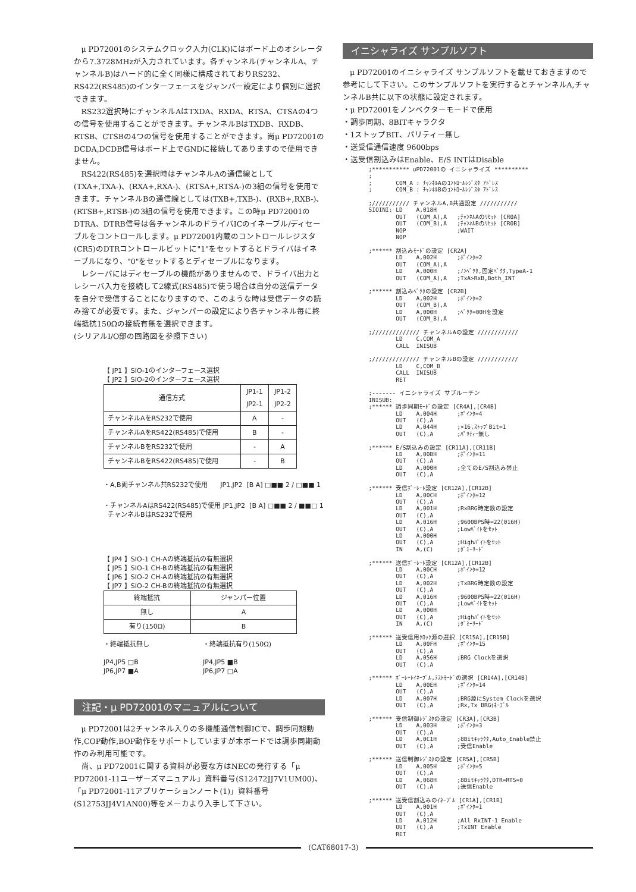μ PD72001のシステムクロック入力(CLK)にはボード上のオシレータから7.3728MHzが入力されています。各チャンネル(チャンネルA、チャンネルB)はハード的に全く同様に構成されておりRS232、RS422(RS485)のインターフェースをジャンパー設定により個別に選択できます。
RS232選択時にチャンネルAはTXDA、RXDA、RTSA、CTSAの4つの信号を使用することができます。チャンネルBはTXDB、RXDB、RTSB、CTSBの4つの信号を使用することができます。尚μ PD72001のDCDA,DCDB信号はボード上でGNDに接続してありますので使用できません。
RS422(RS485)を選択時はチャンネルAの通信線として(TXA+,TXA-)、(RXA+,RXA-)、(RTSA+,RTSA-)の3組の信号を使用できます。チャンネルBの通信線としては(TXB+,TXB-)、(RXB+,RXB-)、(RTSB+,RTSB-)の3組の信号を使用できます。この時μ PD72001のDTRA、DTRB信号は各チャンネルのドライバICのイネーブル/ディセーブルをコントロールします。μ PD72001内蔵のコントロールレジスタ(CR5)のDTRコントロールビットに"1"をセットするとドライバはイネーブルになり、"0"をセットするとディセーブルになります。
レシーバにはディセーブルの機能がありませんので、ドライバ出力とレシーバ入力を接続して2線式(RS485)で使う場合は自分の送信データを自分で受信することになりますので、このような時は受信データの読み捨てが必要です。また、ジャンパーの設定により各チャンネル毎に終端抵抗150Ωの接続有無を選択できます。
(シリアルI/O部の回路図を参照下さい)
【 JP1 】SIO-1のインターフェース選択
【 JP2 】SIO-2のインターフェース選択
| 通信方式 | JP1-1 JP2-1 | JP1-2 JP2-2 |
| --- | --- | --- |
| チャンネルAをRS232で使用 | A | - |
| チャンネルAをRS422(RS485)で使用 | B | - |
| チャンネルBをRS232で使用 | - | A |
| チャンネルBをRS422(RS485)で使用 | - | B |
・A,B両チャンネル共RS232で使用 JP1,JP2 [B A] □■■ 2 / □■■ 1
・チャンネルAはRS422(RS485)で使用 JP1,JP2 [B A] □■■ 2 / ■■□ 1
チャンネルBはRS232で使用
【 JP4 】SIO-1 CH-Aの終端抵抗の有無選択
【 JP5 】SIO-1 CH-Bの終端抵抗の有無選択
【 JP6 】SIO-2 CH-Aの終端抵抗の有無選択
【 JP7 】SIO-2 CH-Bの終端抵抗の有無選択
| 終端抵抗 | ジャンパー位置 |
| --- | --- |
| 無し | A |
| 有り(150Ω) | B |
・終端抵抗無し
JP4,JP5 □B
JP6,JP7 ■A
・終端抵抗有り(150Ω)
JP4,JP5 ■B
JP6,JP7 □A
注記・μ PD72001のマニュアルについて
μ PD72001は2チャンネル入りの多機能通信制御ICで、調歩同期動作,COP動作,BOP動作をサポートしていますが本ボードでは調歩同期動作のみ利用可能です。
尚、μ PD72001に関する資料が必要な方はNECの発行する「μ PD72001-11ユーザーズマニュアル」資料番号(S12472JJ7V1UM00)、「μ PD72001-11アプリケーションノート(1)」資料番号(S12753JJ4V1AN00)等をメーカより入手して下さい。
イニシャライズ サンプルソフト
μ PD72001のイニシャライズ サンプルソフトを載せておきますので参考にして下さい。このサンプルソフトを実行するとチャンネルA,チャンネルB共に以下の状態に設定されます。
・μ PD72001をノンベクターモードで使用
・調歩同期、8BITキャラクタ
・1ストップBIT、パリティー無し
・送受信通信速度 9600bps
・送受信割込みはEnable、E/S INTはDisable
;*********** uPD72001の イニシャライズ **********
;
;       COM_A : ﾁｬﾝﾈﾙAのｺﾝﾄﾛｰﾙﾚｼﾞｽﾀ ｱﾄﾞﾚｽ
;       COM_B : ﾁｬﾝﾈﾙBのｺﾝﾄﾛｰﾙﾚｼﾞｽﾀ ｱﾄﾞﾚｽ

;/////////// チャンネルA,B共通設定 ///////////
SIOINI: LD    A,018H
        OUT   (COM_A),A   ;ﾁｬﾝﾈﾙAのﾘｾｯﾄ [CR0A]
        OUT   (COM_B),A   ;ﾁｬﾝﾈﾙBのﾘｾｯﾄ [CR0B]
        NOP               ;WAIT
        NOP

;****** 割込みﾓｰﾄﾞの設定 [CR2A]
        LD    A,002H      ;ﾎﾟｲﾝﾀ=2
        OUT   (COM_A),A
        LD    A,000H      ;ﾉﾝﾍﾞｸﾀ,固定ﾍﾞｸﾀ,TypeA-1
        OUT   (COM_A),A   ;TxA>RxB,Both_INT

;****** 割込みﾍﾞｸﾀの設定 [CR2B]
        LD    A,002H      ;ﾎﾟｲﾝﾀ=2
        OUT   (COM_B),A
        LD    A,000H      ;ﾍﾞｸﾀ=00Hを設定
        OUT   (COM_B),A

;////////////// チャンネルAの設定 ////////////
        LD    C,COM_A
        CALL  INISUB

;////////////// チャンネルBの設定 ////////////
        LD    C,COM_B
        CALL  INISUB
        RET

;------- イニシャライズ サブルーチン
INISUB:
;****** 調歩同期ﾓｰﾄﾞの設定 [CR4A],[CR4B]
        LD    A,004H      ;ﾎﾟｲﾝﾀ=4
        OUT   (C),A
        LD    A,044H      ;×16,ｽﾄｯﾌﾟBit=1
        OUT   (C),A       ;ﾊﾟﾘﾃｨｰ無し

;****** E/S割込みの設定 [CR11A],[CR11B]
        LD    A,00BH      ;ﾎﾟｲﾝﾀ=11
        OUT   (C),A
        LD    A,000H      ;全てのE/S割込み禁止
        OUT   (C),A

;****** 受信ﾎﾞｰﾚｰﾄ設定 [CR12A],[CR12B]
        LD    A,00CH      ;ﾎﾟｲﾝﾀ=12
        OUT   (C),A
        LD    A,001H      ;RxBRG時定数の設定
        OUT   (C),A
        LD    A,016H      ;9600BPS時=22(016H)
        OUT   (C),A       ;Lowﾊﾞｲﾄをｾｯﾄ
        LD    A,000H
        OUT   (C),A       ;Highﾊﾞｲﾄをｾｯﾄ
        IN    A,(C)       ;ﾀﾞﾐｰﾘｰﾄﾞ

;****** 送信ﾎﾞｰﾚｰﾄ設定 [CR12A],[CR12B]
        LD    A,00CH      ;ﾎﾟｲﾝﾀ=12
        OUT   (C),A
        LD    A,002H      ;TxBRG時定数の設定
        OUT   (C),A
        LD    A,016H      ;9600BPS時=22(016H)
        OUT   (C),A       ;Lowﾊﾞｲﾄをｾｯﾄ
        LD    A,000H
        OUT   (C),A       ;Highﾊﾞｲﾄをｾｯﾄ
        IN    A,(C)       ;ﾀﾞﾐｰﾘｰﾄﾞ

;****** 送受信用ｸﾛｯｸ源の選択 [CR15A],[CR15B]
        LD    A,00FH      ;ﾎﾟｲﾝﾀ=15
        OUT   (C),A
        LD    A,056H      ;BRG Clockを選択
        OUT   (C),A

;****** ﾎﾞｰﾚｰﾄｲﾈｰﾌﾞﾙ,ﾃｽﾄﾓｰﾄﾞの選択 [CR14A],[CR14B]
        LD    A,00EH      ;ﾎﾟｲﾝﾀ=14
        OUT   (C),A
        LD    A,007H      ;BRG源にSystem Clockを選択
        OUT   (C),A       ;Rx,Tx BRGｲﾈｰﾌﾞﾙ

;****** 受信制御ﾚｼﾞｽﾀの設定 [CR3A],[CR3B]
        LD    A,003H      ;ﾎﾟｲﾝﾀ=3
        OUT   (C),A
        LD    A,0C1H      ;8Bitｷｬﾗｸﾀ,Auto_Enable禁止
        OUT   (C),A       ;受信Enable

;****** 送信制御ﾚｼﾞｽﾀの設定 [CR5A],[CR5B]
        LD    A,005H      ;ﾎﾟｲﾝﾀ=5
        OUT   (C),A
        LD    A,068H      ;8Bitｷｬﾗｸﾀ,DTR=RTS=0
        OUT   (C),A       ;送信Enable

;****** 送受信割込みのｲﾈｰﾌﾞﾙ [CR1A],[CR1B]
        LD    A,001H      ;ﾎﾟｲﾝﾀ=1
        OUT   (C),A
        LD    A,012H      ;All RxINT-1 Enable
        OUT   (C),A       ;TxINT Enable
        RET
(CAT68017-3)